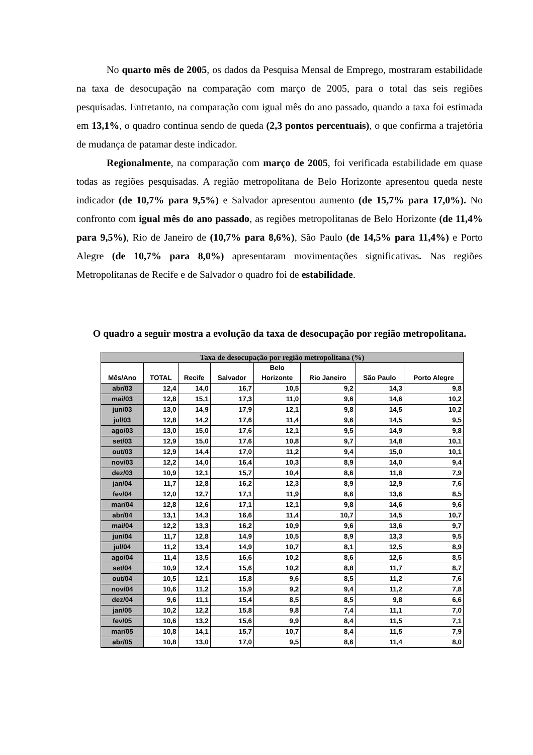No quarto mês de 2005, os dados da Pesquisa Mensal de Emprego, mostraram estabilidade na taxa de desocupação na comparação com março de 2005, para o total das seis regiões pesquisadas. Entretanto, na comparação com igual mês do ano passado, quando a taxa foi estimada em 13,1%, o quadro continua sendo de queda (2,3 pontos percentuais), o que confirma a trajetória de mudança de patamar deste indicador.
Regionalmente, na comparação com março de 2005, foi verificada estabilidade em quase todas as regiões pesquisadas. A região metropolitana de Belo Horizonte apresentou queda neste indicador (de 10,7% para 9,5%) e Salvador apresentou aumento (de 15,7% para 17,0%). No confronto com igual mês do ano passado, as regiões metropolitanas de Belo Horizonte (de 11,4% para 9,5%), Rio de Janeiro de (10,7% para 8,6%), São Paulo (de 14,5% para 11,4%) e Porto Alegre (de 10,7% para 8,0%) apresentaram movimentações significativas. Nas regiões Metropolitanas de Recife e de Salvador o quadro foi de estabilidade.
O quadro a seguir mostra a evolução da taxa de desocupação por região metropolitana.
| Taxa de desocupação por região metropolitana (%) | | | | | | | |
| --- | --- | --- | --- | --- | --- | --- | --- |
| Mês/Ano | TOTAL | Recife | Salvador | Belo Horizonte | Rio Janeiro | São Paulo | Porto Alegre |
| abr/03 | 12,4 | 14,0 | 16,7 | 10,5 | 9,2 | 14,3 | 9,8 |
| mai/03 | 12,8 | 15,1 | 17,3 | 11,0 | 9,6 | 14,6 | 10,2 |
| jun/03 | 13,0 | 14,9 | 17,9 | 12,1 | 9,8 | 14,5 | 10,2 |
| jul/03 | 12,8 | 14,2 | 17,6 | 11,4 | 9,6 | 14,5 | 9,5 |
| ago/03 | 13,0 | 15,0 | 17,6 | 12,1 | 9,5 | 14,9 | 9,8 |
| set/03 | 12,9 | 15,0 | 17,6 | 10,8 | 9,7 | 14,8 | 10,1 |
| out/03 | 12,9 | 14,4 | 17,0 | 11,2 | 9,4 | 15,0 | 10,1 |
| nov/03 | 12,2 | 14,0 | 16,4 | 10,3 | 8,9 | 14,0 | 9,4 |
| dez/03 | 10,9 | 12,1 | 15,7 | 10,4 | 8,6 | 11,8 | 7,9 |
| jan/04 | 11,7 | 12,8 | 16,2 | 12,3 | 8,9 | 12,9 | 7,6 |
| fev/04 | 12,0 | 12,7 | 17,1 | 11,9 | 8,6 | 13,6 | 8,5 |
| mar/04 | 12,8 | 12,6 | 17,1 | 12,1 | 9,8 | 14,6 | 9,6 |
| abr/04 | 13,1 | 14,3 | 16,6 | 11,4 | 10,7 | 14,5 | 10,7 |
| mai/04 | 12,2 | 13,3 | 16,2 | 10,9 | 9,6 | 13,6 | 9,7 |
| jun/04 | 11,7 | 12,8 | 14,9 | 10,5 | 8,9 | 13,3 | 9,5 |
| jul/04 | 11,2 | 13,4 | 14,9 | 10,7 | 8,1 | 12,5 | 8,9 |
| ago/04 | 11,4 | 13,5 | 16,6 | 10,2 | 8,6 | 12,6 | 8,5 |
| set/04 | 10,9 | 12,4 | 15,6 | 10,2 | 8,8 | 11,7 | 8,7 |
| out/04 | 10,5 | 12,1 | 15,8 | 9,6 | 8,5 | 11,2 | 7,6 |
| nov/04 | 10,6 | 11,2 | 15,9 | 9,2 | 9,4 | 11,2 | 7,8 |
| dez/04 | 9,6 | 11,1 | 15,4 | 8,5 | 8,5 | 9,8 | 6,6 |
| jan/05 | 10,2 | 12,2 | 15,8 | 9,8 | 7,4 | 11,1 | 7,0 |
| fev/05 | 10,6 | 13,2 | 15,6 | 9,9 | 8,4 | 11,5 | 7,1 |
| mar/05 | 10,8 | 14,1 | 15,7 | 10,7 | 8,4 | 11,5 | 7,9 |
| abr/05 | 10,8 | 13,0 | 17,0 | 9,5 | 8,6 | 11,4 | 8,0 |